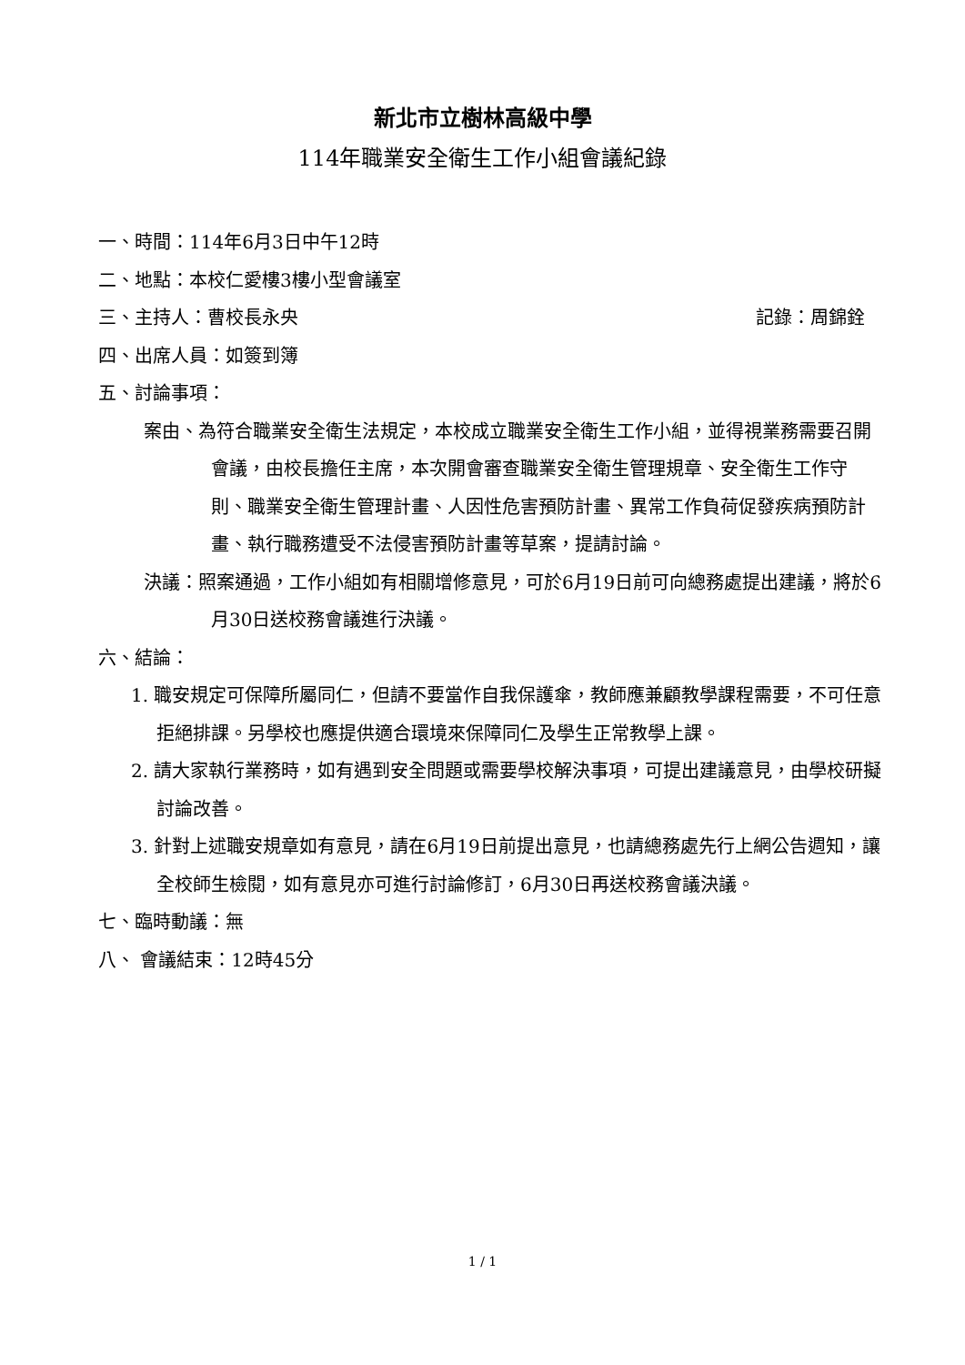新北市立樹林高級中學
114年職業安全衛生工作小組會議紀錄
一、時間：114年6月3日中午12時
二、地點：本校仁愛樓3樓小型會議室
三、主持人：曹校長永央 記錄：周錦銓
四、出席人員：如簽到簿
五、討論事項：
案由、為符合職業安全衛生法規定，本校成立職業安全衛生工作小組，並得視業務需要召開會議，由校長擔任主席，本次開會審查職業安全衛生管理規章、安全衛生工作守則、職業安全衛生管理計畫、人因性危害預防計畫、異常工作負荷促發疾病預防計畫、執行職務遭受不法侵害預防計畫等草案，提請討論。
決議：照案通過，工作小組如有相關增修意見，可於6月19日前可向總務處提出建議，將於6月30日送校務會議進行決議。
六、結論：
1. 職安規定可保障所屬同仁，但請不要當作自我保護傘，教師應兼顧教學課程需要，不可任意拒絕排課。另學校也應提供適合環境來保障同仁及學生正常教學上課。
2. 請大家執行業務時，如有遇到安全問題或需要學校解決事項，可提出建議意見，由學校研擬討論改善。
3. 針對上述職安規章如有意見，請在6月19日前提出意見，也請總務處先行上網公告週知，讓全校師生檢閱，如有意見亦可進行討論修訂，6月30日再送校務會議決議。
七、臨時動議：無
八、 會議結束：12時45分
1 / 1